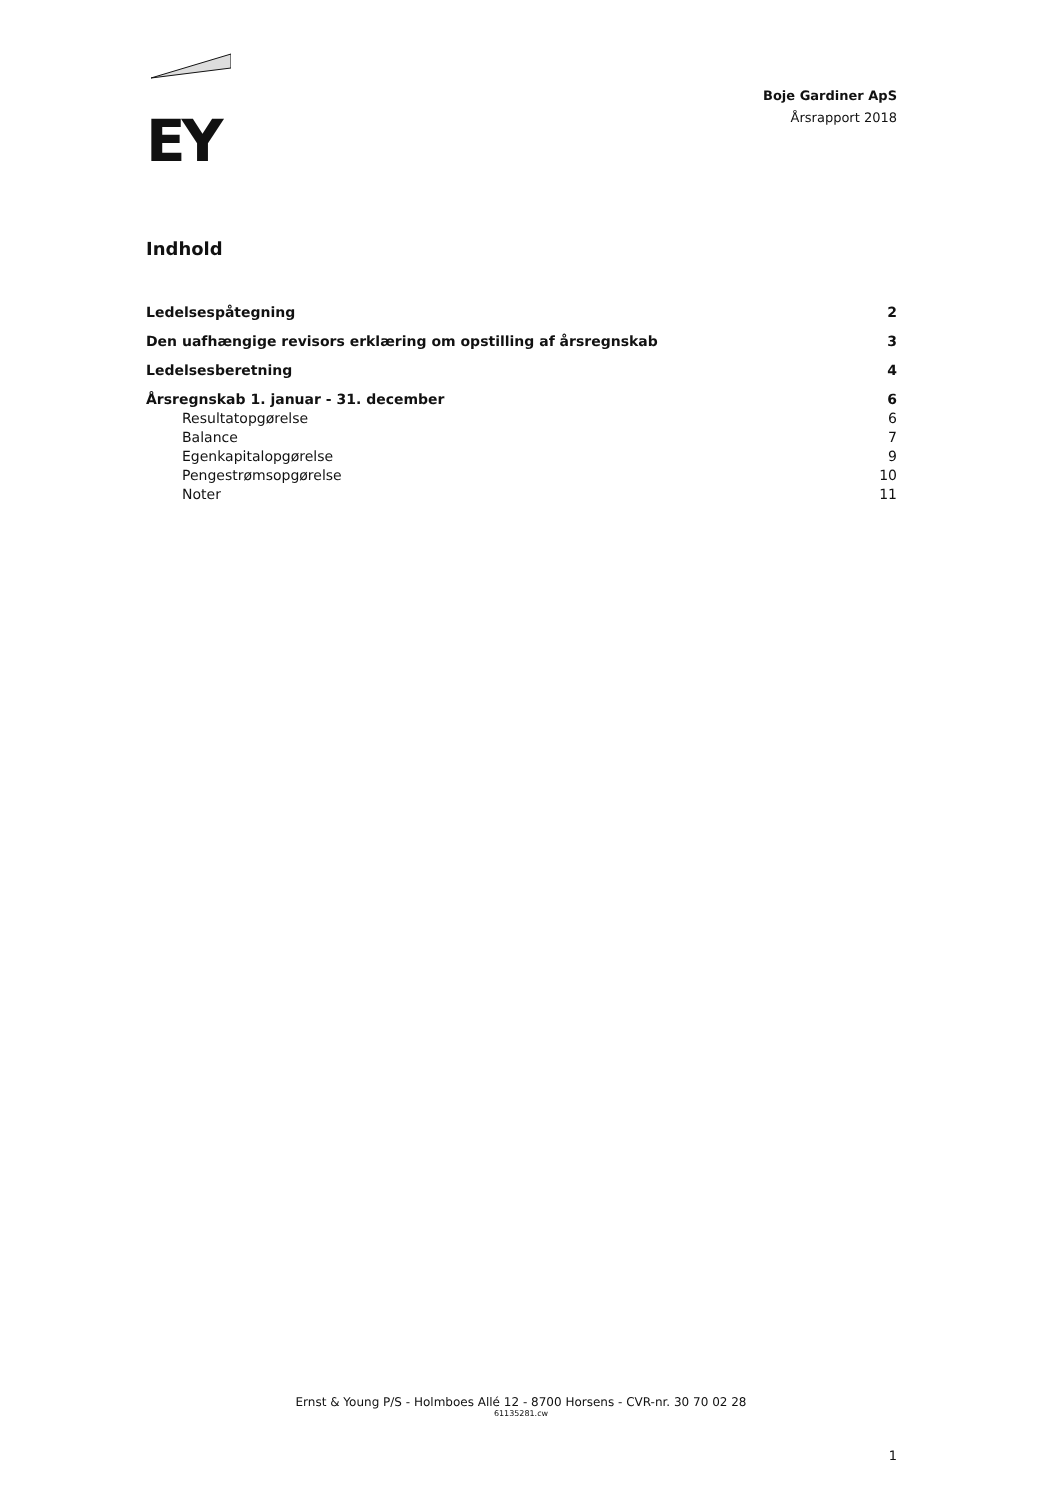EY
Boje Gardiner ApS
Årsrapport 2018
Indhold
Ledelsespåtegning 2
Den uafhængige revisors erklæring om opstilling af årsregnskab 3
Ledelsesberetning 4
Årsregnskab 1. januar - 31. december 6
Resultatopgørelse 6
Balance 7
Egenkapitalopgørelse 9
Pengestrømsopgørelse 10
Noter 11
Ernst & Young P/S - Holmboes Allé 12 - 8700 Horsens - CVR-nr. 30 70 02 28
61135281.cw
1